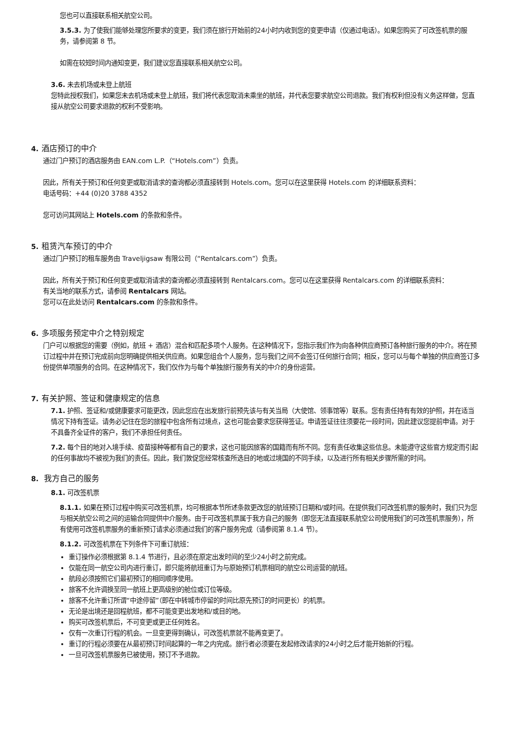您也可以直接联系相关航空公司。
3.5.3. 为了使我们能够处理您所要求的变更，我们须在旅行开始前的24小时内收到您的变更申请（仅通过电话）。如果您购买了可改签机票的服务，请参阅第 8 节。
如需在较短时间内通知变更，我们建议您直接联系相关航空公司。
3.6. 未去机场或未登上航班
您特此授权我们，如果您未去机场或未登上航班，我们将代表您取消未乘坐的航班，并代表您要求航空公司退款。我们有权利但没有义务这样做，您直接从航空公司要求退款的权利不受影响。
4. 酒店预订的中介
通过门户预订的酒店服务由 EAN.com L.P.（“Hotels.com”）负责。
因此，所有关于预订和任何变更或取消请求的查询都必须直接转到 Hotels.com。您可以在这里获得 Hotels.com 的详细联系资料：
电话号码：+44 (0)20 3788 4352
您可访问其网站上 Hotels.com 的条款和条件。
5. 租赁汽车预订的中介
通过门户预订的租车服务由 Traveljigsaw 有限公司（“Rentalcars.com”）负责。
因此，所有关于预订和任何变更或取消请求的查询都必须直接转到 Rentalcars.com。您可以在这里获得 Rentalcars.com 的详细联系资料：
有关当地的联系方式，请参阅 Rentalcars 网站。
您可以在此处访问 Rentalcars.com 的条款和条件。
6. 多项服务预定中介之特别规定
门户可以根据您的需要（例如，航班 + 酒店）混合和匹配多项个人服务。在这种情况下，您指示我们作为向各种供应商预订各种旅行服务的中介。将在预订过程中并在预订完成前向您明确提供相关供应商。如果您组合个人服务，您与我们之间不会签订任何旅行合同；相反，您可以与每个单独的供应商签订多份提供单项服务的合同。在这种情况下，我们仅作为与每个单独旅行服务有关的中介的身份运营。
7. 有关护照、签证和健康规定的信息
7.1. 护照、签证和/或健康要求可能更改，因此您应在出发旅行前预先该与有关当局（大使馆、领事馆等）联系。您有责任持有有效的护照，并在适当情况下持有签证。请务必记住在您的旅程中包含所有过境点，这也可能会要求您获得签证。申请签证往往须要花一段时间，因此建议您提前申请。对于不具备齐全证件的客户，我们不承担任何责任。
7.2. 每个目的地对入境手续、疫苗接种等都有自己的要求，这也可能因旅客的国籍而有所不同。您有责任收集这些信息。未能遵守这些官方规定而引起的任何事故均不被视为我们的责任。因此，我们敦促您经常核查所选目的地或过境国的不同手续，以及进行所有相关步骤所需的时间。
8. 我方自己的服务
8.1. 可改签机票
8.1.1. 如果在预订过程中购买可改签机票，均可根据本节所述条款更改您的航班预订日期和/或时间。在提供我们可改签机票的服务时，我们只为您与相关航空公司之间的运输合同提供中介服务。由于可改签机票属于我方自己的服务（即您无法直接联系航空公司使用我们的可改签机票服务），所有使用可改签机票服务的重新预订请求必须通过我们的客户服务完成（请参阅第 8.1.4 节）。
8.1.2. 可改签机票在下列条件下可重订航班：
重订操作必须根据第 8.1.4 节进行，且必须在原定出发时间的至少24小时之前完成。
仅能在同一航空公司内进行重订，即只能将航班重订为与原始预订机票相同的航空公司运营的航班。
航段必须按照它们最初预订的相同顺序使用。
旅客不允许调换至同一航班上更高级别的舱位或订位等级。
旅客不允许重订所谓“中途停留”（即在中转城市停留的时间比原先预订的时间更长）的机票。
无论是出境还是回程航班，都不可能变更出发地和/或目的地。
购买可改签机票后，不可变更或更正任何姓名。
仅有一次重订行程的机会。一旦变更得到确认，可改签机票就不能再变更了。
重订的行程必须要在从最初预订时间起算的一年之内完成。旅行者必须要在发起修改请求的24小时之后才能开始新的行程。
一旦可改签机票服务已被使用，预订不予退款。